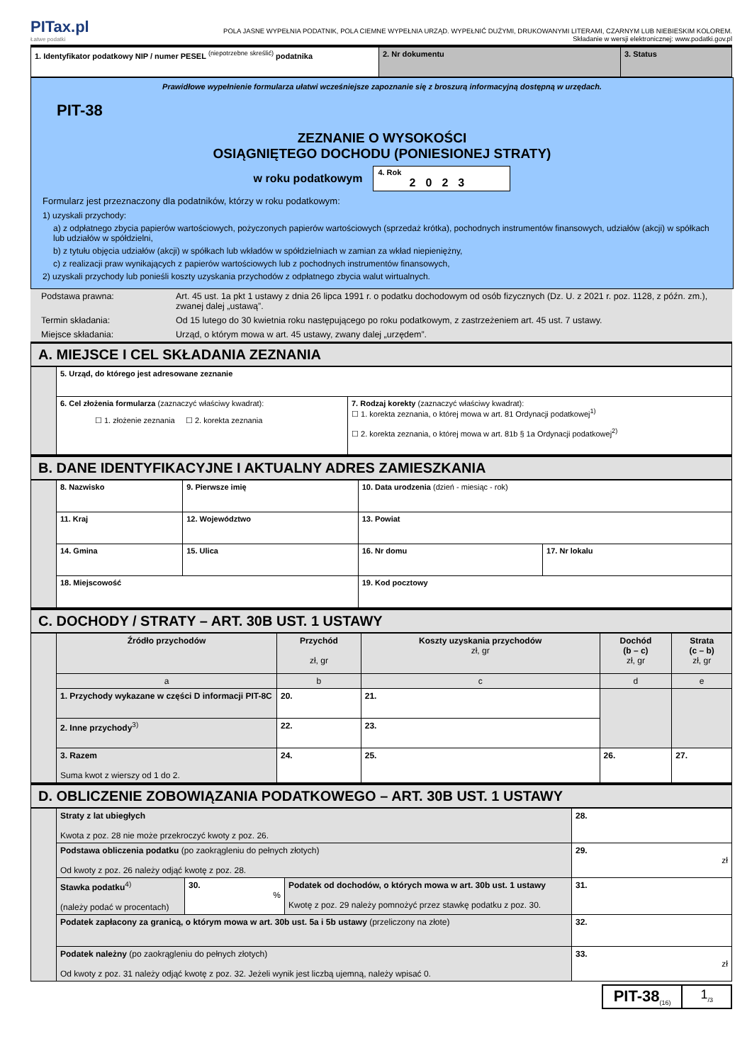PITax.pl
Łatwe podatki
POLA JASNE WYPEŁNIA PODATNIK, POLA CIEMNE WYPEŁNIA URZĄD. WYPEŁNIĆ DUŻYMI, DRUKOWANYMI LITERAMI, CZARNYM LUB NIEBIESKIM KOLOREM.
Składanie w wersji elektronicznej: www.podatki.gov.pl
| 1. Identyfikator podatkowy NIP / numer PESEL <sup>(niepotrzebne skreślić)</sup> podatnika | 2. Nr dokumentu | 3. Status |
Prawidłowe wypełnienie formularza ułatwi wcześniejsze zapoznanie się z broszurą informacyjną dostępną w urzędach.
PIT-38
ZEZNANIE O WYSOKOŚCI
OSIĄGNIĘTEGO DOCHODU (PONIESIONEJ STRATY)
w roku podatkowym
4. Rok
2023
Formularz jest przeznaczony dla podatników, którzy w roku podatkowym:
1) uzyskali przychody:
a) z odpłatnego zbycia papierów wartościowych, pożyczonych papierów wartościowych (sprzedaż krótka), pochodnych instrumentów finansowych, udziałów (akcji) w spółkach lub udziałów w spółdzielni,
b) z tytułu objęcia udziałów (akcji) w spółkach lub wkładów w spółdzielniach w zamian za wkład niepieniężny,
c) z realizacji praw wynikających z papierów wartościowych lub z pochodnych instrumentów finansowych,
2) uzyskali przychody lub ponieśli koszty uzyskania przychodów z odpłatnego zbycia walut wirtualnych.
| Podstawa prawna: | Art. 45 ust. 1a pkt 1 ustawy z dnia 26 lipca 1991 r. o podatku dochodowym od osób fizycznych (Dz. U. z 2021 r. poz. 1128, z późn. zm.), zwanej dalej „ustawą”. |
| Termin składania: | Od 15 lutego do 30 kwietnia roku następującego po roku podatkowym, z zastrzeżeniem art. 45 ust. 7 ustawy. |
| Miejsce składania: | Urząd, o którym mowa w art. 45 ustawy, zwany dalej „urzędem”. |
A. MIEJSCE I CEL SKŁADANIA ZEZNANIA
| | 5. Urząd, do którego jest adresowane zeznanie | |
| | 6. Cel złożenia formularza (zaznaczyć właściwy kwadrat): ☐ 1. złożenie zeznania ☐ 2. korekta zeznania | 7. Rodzaj korekty (zaznaczyć właściwy kwadrat): ☐ 1. korekta zeznania, o której mowa w art. 81 Ordynacji podatkowej<sup>1)</sup> ☐ 2. korekta zeznania, o której mowa w art. 81b § 1a Ordynacji podatkowej<sup>2)</sup> |
B. DANE IDENTYFIKACYJNE I AKTUALNY ADRES ZAMIESZKANIA
| | 8. Nazwisko | | 9. Pierwsze imię | 10. Data urodzenia (dzień - miesiąc - rok) | |
| | 11. Kraj | 12. Województwo | | 13. Powiat | |
| | 14. Gmina | 15. Ulica | | 16. Nr domu | 17. Nr lokalu |
| | 18. Miejscowość | | | 19. Kod pocztowy | |
C. DOCHODY / STRATY – ART. 30B UST. 1 USTAWY
| | Źródło przychodów | Przychód zł, gr | Koszty uzyskania przychodów zł, gr | Dochód (b – c) zł, gr | Strata (c – b) zł, gr |
| | a | b | c | d | e |
| | 1. Przychody wykazane w części D informacji PIT-8C | 20. | 21. | | |
| | 2. Inne przychody<sup>3)</sup> | 22. | 23. | | |
| | 3. Razem Suma kwot z wierszy od 1 do 2. | 24. | 25. | 26. | 27. |
D. OBLICZENIE ZOBOWIĄZANIA PODATKOWEGO – ART. 30B UST. 1 USTAWY
| | Straty z lat ubiegłych Kwota z poz. 28 nie może przekroczyć kwoty z poz. 26. | | | 28. |
| | Podstawa obliczenia podatku (po zaokrągleniu do pełnych złotych) Od kwoty z poz. 26 należy odjąć kwotę z poz. 28. | | | 29. zł |
| | Stawka podatku<sup>4)</sup> (należy podać w procentach) | 30. % | Podatek od dochodów, o których mowa w art. 30b ust. 1 ustawy Kwotę z poz. 29 należy pomnożyć przez stawkę podatku z poz. 30. | 31. |
| | Podatek zapłacony za granicą, o którym mowa w art. 30b ust. 5a i 5b ustawy (przeliczony na złote) | | | 32. |
| | Podatek należny (po zaokrągleniu do pełnych złotych) Od kwoty z poz. 31 należy odjąć kwotę z poz. 32. Jeżeli wynik jest liczbą ujemną, należy wpisać 0. | | | 33. zł |
PIT-38<sub>(16)</sub>
1<sub>/3</sub>